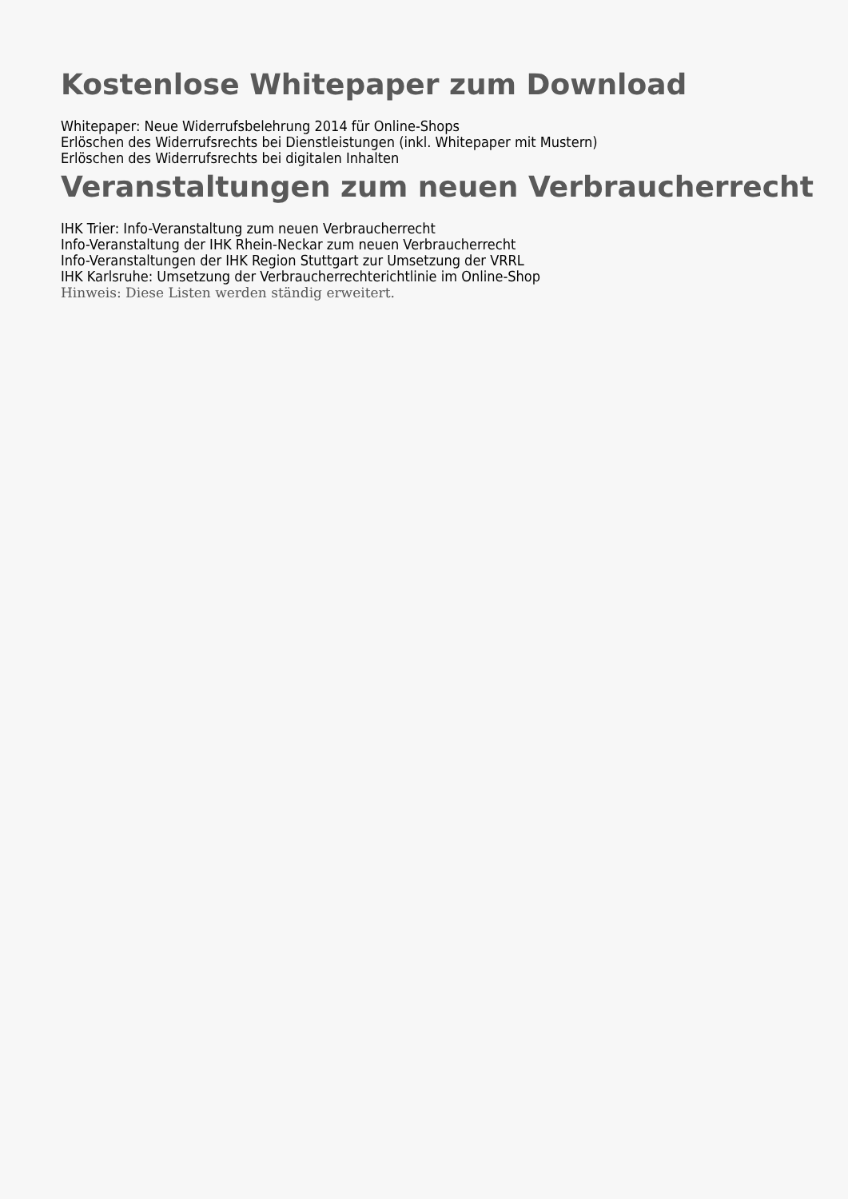Kostenlose Whitepaper zum Download
Whitepaper: Neue Widerrufsbelehrung 2014 für Online-Shops
Erlöschen des Widerrufsrechts bei Dienstleistungen (inkl. Whitepaper mit Mustern)
Erlöschen des Widerrufsrechts bei digitalen Inhalten
Veranstaltungen zum neuen Verbraucherrecht
IHK Trier: Info-Veranstaltung zum neuen Verbraucherrecht
Info-Veranstaltung der IHK Rhein-Neckar zum neuen Verbraucherrecht
Info-Veranstaltungen der IHK Region Stuttgart zur Umsetzung der VRRL
IHK Karlsruhe: Umsetzung der Verbraucherrechterichtlinie im Online-Shop
Hinweis: Diese Listen werden ständig erweitert.